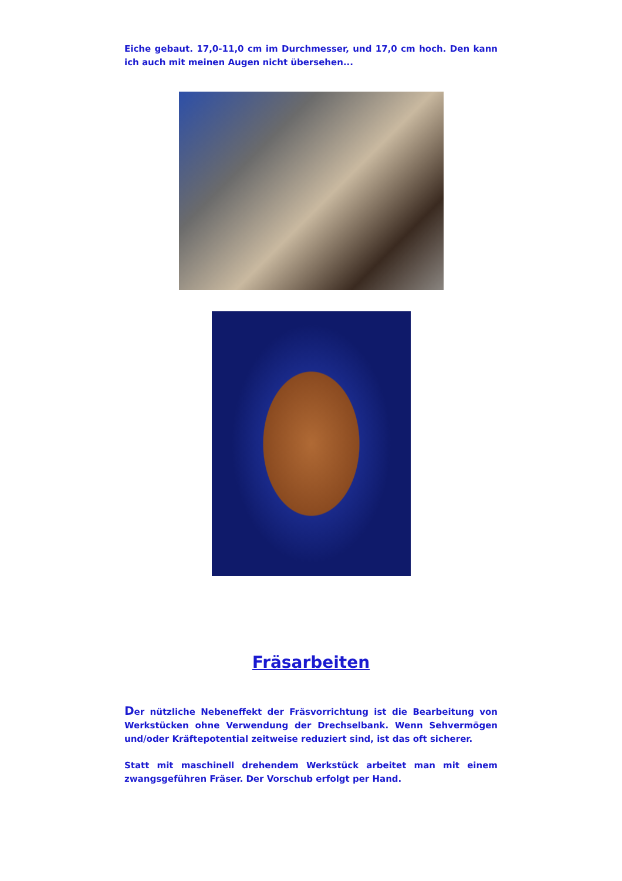Eiche gebaut. 17,0-11,0 cm im Durchmesser, und 17,0 cm hoch. Den kann ich auch mit meinen Augen nicht übersehen...
Fräsarbeiten
Der nützliche Nebeneffekt der Fräsvorrichtung ist die Bearbeitung von Werkstücken ohne Verwendung der Drechselbank. Wenn Sehvermögen und/oder Kräftepotential zeitweise reduziert sind, ist das oft sicherer.
Statt mit maschinell drehendem Werkstück arbeitet man mit einem zwangsgeführen Fräser. Der Vorschub erfolgt per Hand.